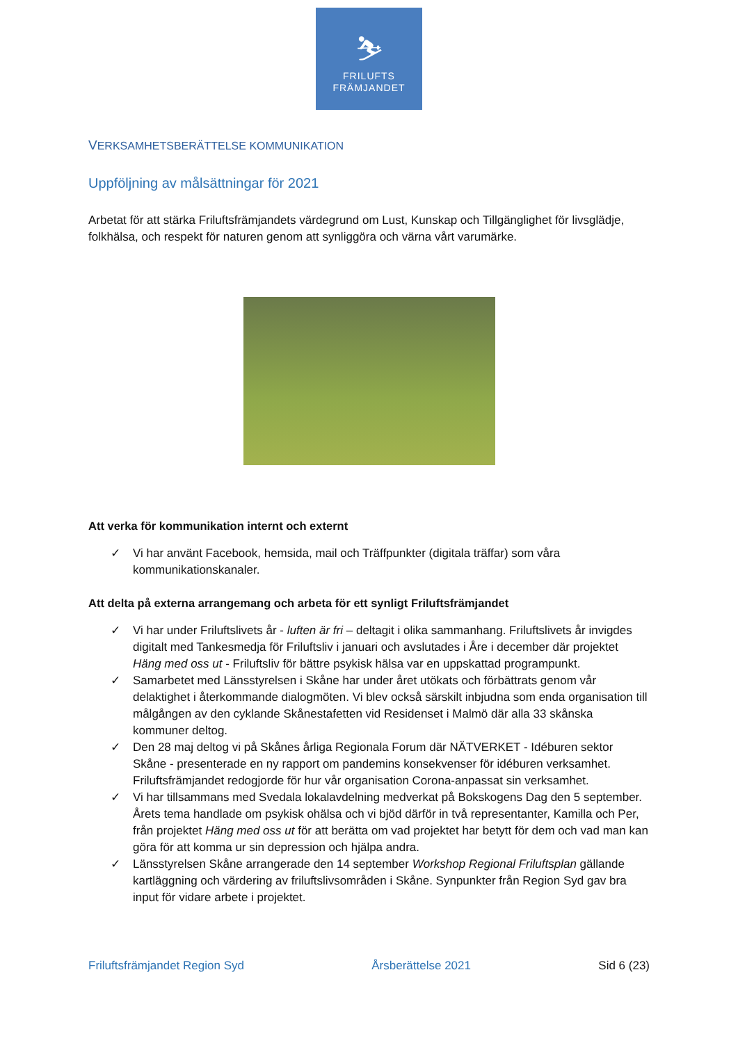⛷
FRILUFTS
FRÄMJANDET
VERKSAMHETSBERÄTTELSE KOMMUNIKATION
Uppföljning av målsättningar för 2021
Arbetat för att stärka Friluftsfrämjandets värdegrund om Lust, Kunskap och Tillgänglighet för livsglädje, folkhälsa, och respekt för naturen genom att synliggöra och värna vårt varumärke.
Att verka för kommunikation internt och externt
✓ Vi har använt Facebook, hemsida, mail och Träffpunkter (digitala träffar) som våra kommunikationskanaler.
Att delta på externa arrangemang och arbeta för ett synligt Friluftsfrämjandet
✓ Vi har under Friluftslivets år - luften är fri – deltagit i olika sammanhang. Friluftslivets år invigdes digitalt med Tankesmedja för Friluftsliv i januari och avslutades i Åre i december där projektet Häng med oss ut - Friluftsliv för bättre psykisk hälsa var en uppskattad programpunkt.
✓ Samarbetet med Länsstyrelsen i Skåne har under året utökats och förbättrats genom vår delaktighet i återkommande dialogmöten. Vi blev också särskilt inbjudna som enda organisation till målgången av den cyklande Skånestafetten vid Residenset i Malmö där alla 33 skånska kommuner deltog.
✓ Den 28 maj deltog vi på Skånes årliga Regionala Forum där NÄTVERKET - Idéburen sektor Skåne - presenterade en ny rapport om pandemins konsekvenser för idéburen verksamhet. Friluftsfrämjandet redogjorde för hur vår organisation Corona-anpassat sin verksamhet.
✓ Vi har tillsammans med Svedala lokalavdelning medverkat på Bokskogens Dag den 5 september. Årets tema handlade om psykisk ohälsa och vi bjöd därför in två representanter, Kamilla och Per, från projektet Häng med oss ut för att berätta om vad projektet har betytt för dem och vad man kan göra för att komma ur sin depression och hjälpa andra.
✓ Länsstyrelsen Skåne arrangerade den 14 september Workshop Regional Friluftsplan gällande kartläggning och värdering av friluftslivsområden i Skåne. Synpunkter från Region Syd gav bra input för vidare arbete i projektet.
Friluftsfrämjandet Region Syd Årsberättelse 2021 Sid 6 (23)